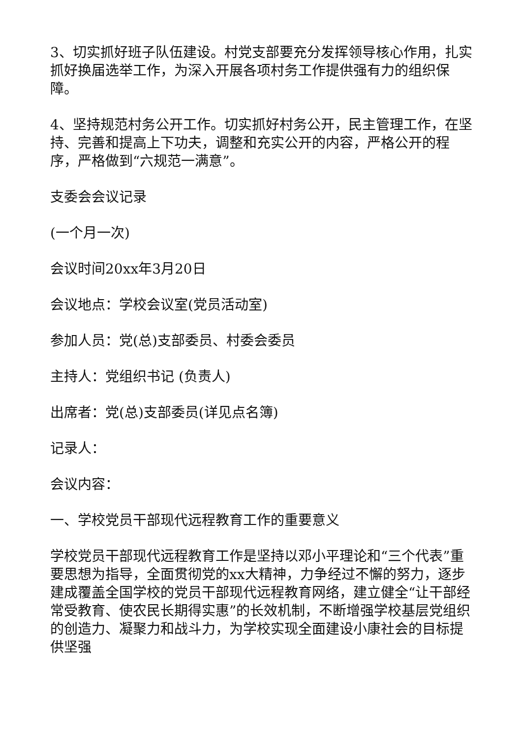3、切实抓好班子队伍建设。村党支部要充分发挥领导核心作用，扎实抓好换届选举工作，为深入开展各项村务工作提供强有力的组织保障。
4、坚持规范村务公开工作。切实抓好村务公开，民主管理工作，在坚持、完善和提高上下功夫，调整和充实公开的内容，严格公开的程序，严格做到“六规范一满意”。
支委会会议记录
(一个月一次)
会议时间20xx年3月20日
会议地点：学校会议室(党员活动室)
参加人员：党(总)支部委员、村委会委员
主持人：党组织书记 (负责人)
出席者：党(总)支部委员(详见点名簿)
记录人：
会议内容：
一、学校党员干部现代远程教育工作的重要意义
学校党员干部现代远程教育工作是坚持以邓小平理论和“三个代表”重要思想为指导，全面贯彻党的xx大精神，力争经过不懈的努力，逐步建成覆盖全国学校的党员干部现代远程教育网络，建立健全“让干部经常受教育、使农民长期得实惠”的长效机制，不断增强学校基层党组织的创造力、凝聚力和战斗力，为学校实现全面建设小康社会的目标提供坚强